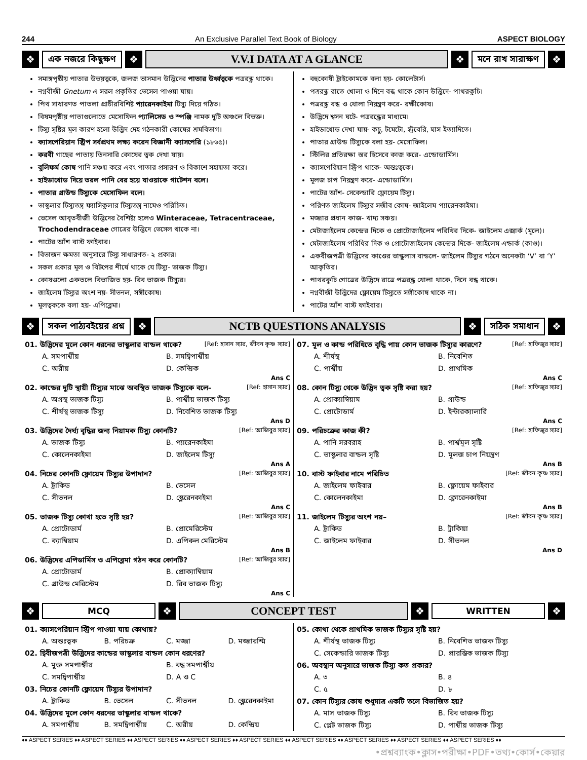244 An Exclusive Parallel Text Book of Biology ASPECT BIOLOGY
❖
এক নজরে কিছুক্ষণ
❖
V.V.I DATA AT A GLANCE
❖
মনে রাখ সারাক্ষণ
❖
সমাঙ্গপৃষ্ঠীয় পাতার উভয়ত্বকে, জলজ ভাসমান উদ্ভিদের পাতার উর্ধ্বত্বকে পত্ররন্ধ্র থাকে।
নগ্নবীজী Gnetum এ সরল প্রকৃতির ভেসেল পাওয়া যায়।
পিথ সাধারণত পাতলা প্রাচীরবিশিষ্ট প্যারেনকাইমা টিস্যু দিয়ে গঠিত।
বিষমপৃষ্ঠীয় পাতাগুলোতে মেসোফিল প্যালিসেড ও স্পঞ্জি নামক দুটি অঞ্চলে বিভক্ত।
টিস্যু সৃষ্টির মূল কারণ হলো উদ্ভিদ দেহ গঠনকারী কোষের শ্রমবিভাগ।
ক্যাসপেরিয়ান স্ট্রিপ সর্বপ্রথম লক্ষ্য করেন বিজ্ঞানী ক্যাসপেরি (১৮৬৫)।
করবী গাছের পাতায় তিনসারি কোষের ত্বক দেখা যায়।
বুলিফর্ম কোষ পানি সঞ্চয় করে এবং পাতার প্রসারণ ও বিকাশে সহায়তা করে।
হাইডাথোড দিয়ে তরল পানি বের হয়ে যাওয়াকে গাটেশন বলে।
পাতার গ্রাউন্ড টিস্যুকে মেসোফিল বলে।
ভাস্কুলার টিস্যুতন্ত্র ফ্যাসিকুলার টিস্যুতন্ত্র নামেও পরিচিত।
ভেসেল আবৃতবীজী উদ্ভিদের বৈশিষ্ট্য হলেও Winteraceae, Tetracentraceae, Trochodendraceae গোত্রের উদ্ভিদে ভেসেল থাকে না।
পাটের আঁশ বাস্ট ফাইবার।
বিভাজন ক্ষমতা অনুসারে টিস্যু সাধারণত- ২ প্রকার।
সকল প্রকার মূল ও বিটপের শীর্ষে থাকে যে টিস্যু- ভাজক টিস্যু।
কোষগুলো একতলে বিভাজিত হয়- রিব ভাজক টিস্যুর।
জাইলেম টিস্যুর অংশ নয়- সীভনল, সঙ্গীকোষ।
মূলত্বককে বলা হয়- এপিব্লেমা।
বহুকোষী ট্রাইকোমকে বলা হয়- কোলেটার্স।
পত্ররন্ধ্র রাতে খোলা ও দিনে বন্ধ থাকে কোন উদ্ভিদে- পাথরকুচি।
পত্ররন্ধ্র বন্ধ ও খোলা নিয়ন্ত্রণ করে- রক্ষীকোষ।
উদ্ভিদে শ্বসন ঘটে- পত্ররন্ধ্রের মাধ্যমে।
হাইডাথোড দেখা যায়- কচু, টমেটো, স্ট্রবেরি, ঘাস ইত্যাদিতে।
পাতার গ্রাউন্ড টিস্যুকে বলা হয়- মেসোফিল।
স্টিলির প্রতিরক্ষা স্তর হিসেবে কাজ করে- এন্ডোডার্মিস।
ক্যাসপেরিয়ান স্ট্রিপ থাকে- অন্তঃত্বকে।
মূলজ চাপ নিয়ন্ত্রণ করে- এন্ডোডার্মিস।
পাটের আঁশ- সেকেন্ডারি ফ্লোয়েম টিস্যু।
পরিণত জাইলেম টিস্যুর সজীব কোষ- জাইলেম প্যারেনকাইমা।
মজ্জার প্রধান কাজ- খাদ্য সঞ্চয়।
মেটাজাইলেম কেন্দ্রের দিকে ও প্রোটোজাইলেম পরিধির দিকে- জাইলেম এক্সার্ক (মূলে)।
মেটাজাইলেম পরিধির দিক ও প্রোটোজাইলেম কেন্দ্রের দিকে- জাইলেম এন্ডার্ক (কাণ্ড)।
একবীজপত্রী উদ্ভিদের কাণ্ডের ভাস্কুলাস বান্ডলে- জাইলেম টিস্যুর গঠনে অনেকটা ‘V’ বা ‘Y’ আকৃতির।
পাথরকুচি গোত্রের উদ্ভিদে রাত্রে পত্ররন্ধ্র খোলা থাকে, দিনে বন্ধ থাকে।
নগ্নবীজী উদ্ভিদের ফ্লোয়েম টিস্যুতে সঙ্গীকোষ থাকে না।
পাটের আঁশ বাস্ট ফাইবার।
❖
সকল পাঠ্যবইয়ের প্রশ্ন
❖
NCTB QUESTIONS ANALYSIS
❖
সঠিক সমাধান
❖
01. উদ্ভিদের মূলে কোন ধরনের ভাস্কুলার বান্ডল থাকে? [Ref: হাসান স্যার, জীবন কৃষ্ণ স্যার]
A. সমপার্শ্বীয়
B. সমদ্বিপার্শ্বীয়
C. অরীয়
D. কেন্দ্রিক
Ans C
02. কান্ডের দুটি স্থায়ী টিস্যুর মাঝে অবস্থিত ভাজক টিস্যুকে বলে– [Ref: হাসান স্যার]
A. অগ্রস্থ ভাজক টিস্যু
B. পার্শ্বীয় ভাজক টিস্যু
C. শীর্ষস্থ ভাজক টিস্যু
D. নিবেশিত ভাজক টিস্যু
Ans D
03. উদ্ভিদের দৈর্ঘ্য বৃদ্ধির জন্য নিয়ামক টিস্যু কোনটি? [Ref: আজিবুর স্যার]
A. ভাজক টিস্যু
B. প্যারেনকাইমা
C. কোলেনকাইমা
D. জাইলেম টিস্যু
Ans A
04. নিচের কোনটি ফ্লোয়েম টিস্যুর উপাদান? [Ref: আজিবুর স্যার]
A. ট্রাকিড
B. ভেসেল
C. সীভনল
D. স্ক্লেরেনকাইমা
Ans C
05. ভাজক টিস্যু কোথা হতে সৃষ্টি হয়? [Ref: আজিবুর স্যার]
A. প্রোটোডার্ম
B. প্রোমেরিস্টেম
C. ক্যাম্বিয়াম
D. এপিকল মেরিস্টেম
Ans B
06. উদ্ভিদের এপিডার্মিস ও এপিব্লেমা গঠন করে কোনটি? [Ref: আজিবুর স্যার]
A. প্রোটোডার্ম
B. প্রোক্যাম্বিয়াম
C. গ্রাউন্ড মেরিস্টেম
D. রিব ভাজক টিস্যু
Ans C
07. মূল ও কান্ড পরিধিতে বৃদ্ধি পায় কোন ভাজক টিস্যুর কারণে? [Ref: হাফিজুর স্যার]
A. শীর্ষস্থ
B. নিবেশিত
C. পার্শ্বীয়
D. প্রাথমিক
Ans C
08. কোন টিস্যু থেকে উদ্ভিদ ত্বক সৃষ্টি করা হয়? [Ref: হাফিজুর স্যার]
A. প্রোক্যাম্বিয়াম
B. গ্রাউন্ড
C. প্রোটোডার্ম
D. ইন্টারক্যালারি
Ans C
09. পরিচক্রের কাজ কী? [Ref: হাফিজুর স্যার]
A. পানি সরবরাহ
B. পার্শ্বমূল সৃষ্টি
C. ভাস্কুলার বান্ডল সৃষ্টি
D. মূলজ চাপ নিয়ন্ত্রণ
Ans B
10. বাস্ট ফাইবার নামে পরিচিত [Ref: জীবন কৃষ্ণ স্যার]
A. জাইলেম ফাইবার
B. ফ্লোয়েম ফাইবার
C. কোলেনকাইমা
D. ক্লোরেনকাইমা
Ans B
11. জাইলেম টিস্যুর অংশ নয়– [Ref: জীবন কৃষ্ণ স্যার]
A. ট্রাকিড
B. ট্রাকিয়া
C. জাইলেম ফাইবার
D. সীভনল
Ans D
❖
MCQ
❖
CONCEPT TEST
❖
WRITTEN
❖
01. ক্যাসপেরিয়ান স্ট্রিপ পাওয়া যায় কোথায়?
A. অন্তঃত্বক
B. পরিচক্র
C. মজ্জা
D. মজ্জারশ্মি
02. দ্বিবীজপত্রী উদ্ভিদের কান্ডের ভাস্কুলার বান্ডল কোন ধরণের?
A. মুক্ত সমপার্শ্বীয়
B. বদ্ধ সমপার্শ্বীয়
C. সমদ্বিপার্শ্বীয়
D. A ও C
03. নিচের কোনটি ফ্লোয়েম টিস্যুর উপাদান?
A. ট্রাকিড
B. ভেসেল
C. সীভনল
D. স্ক্লেরেনকাইমা
04. উদ্ভিদের মূলে কোন ধরনের ভাস্কুলার বান্ডল থাকে?
A. সমপার্শ্বীয়
B. সমদ্বিপার্শ্বীয়
C. অরীয়
D. কেন্দ্রিয়
05. কোথা থেকে প্রাথমিক ভাজক টিস্যুর সৃষ্টি হয়?
A. শীর্ষস্থ ভাজক টিস্যু
B. নিবেশিত ভাজক টিস্যু
C. সেকেন্ডারি ভাজক টিস্যু
D. প্রারম্ভিক ভাজক টিস্যু
06. অবস্থান অনুসারে ভাজক টিস্যু কত প্রকার?
A. ৩
B. ৪
C. ৫
D. ৮
07. কোন টিস্যুর কোষ শুধুমাত্র একটি তলে বিভাজিত হয়?
A. মাস ভাজক টিস্যু
B. রিব ভাজক টিস্যু
C. প্লেট ভাজক টিস্যু
D. পার্শ্বীয় ভাজক টিস্যু
♦♦ ASPECT SERIES ♦♦ ASPECT SERIES ♦♦ ASPECT SERIES ♦♦ ASPECT SERIES ♦♦ ASPECT SERIES ♦♦ ASPECT SERIES ♦♦ ASPECT SERIES ♦♦ ASPECT SERIES ♦♦ ASPECT SERIES ♦♦
•প্রশ্নব্যাংক•ক্লাস•পরীক্ষা•PDF•তথ্য•কোর্স•কেয়ার